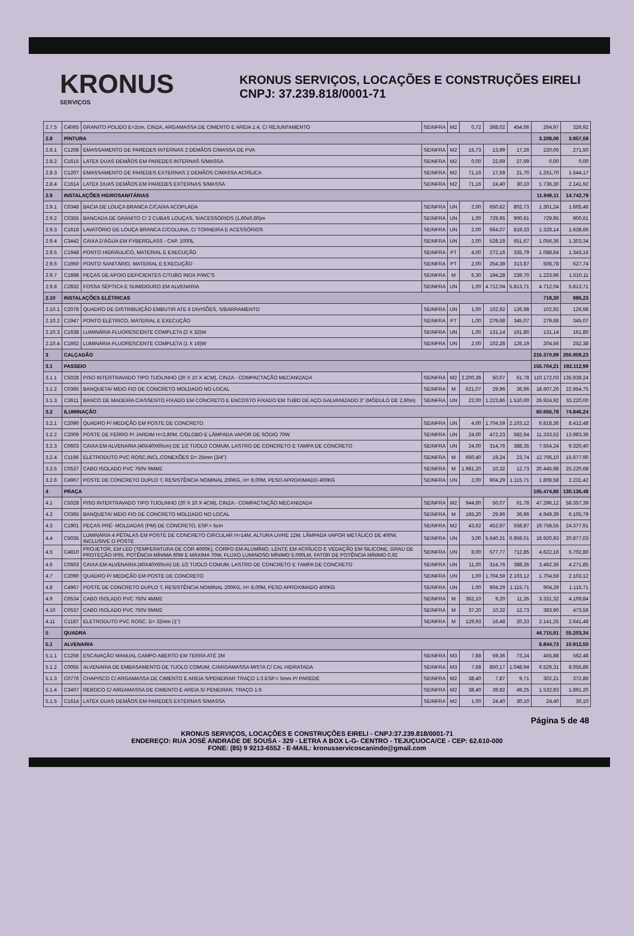KRONUS
SERVIÇOS
KRONUS SERVIÇOS, LOCAÇÕES E CONSTRUÇÕES EIRELI
CNPJ: 37.239.818/0001-71
| 2.7.5 | C4065 | GRANITO POLIDO E=2cm, CINZA, ARGAMASSA DE CIMENTO E AREIA 1:4, C/ REJUNTAMENTO | SEINFRA | M2 | 0,72 | 368,02 | 454,06 | 264,97 | 326,92 |
| 2.8 | PINTURA | | | | | | | 3.208,06 | 3.957,59 |
| 2.8.1 | C1208 | EMASSAMENTO DE PAREDES INTERNAS 2 DEMÃOS C/MASSA DE PVA | SEINFRA | M2 | 15,73 | 13,99 | 17,26 | 220,06 | 271,50 |
| 2.8.2 | C1615 | LATEX DUAS DEMÃOS EM PAREDES INTERNAS S/MASSA | SEINFRA | M2 | 0,00 | 22,69 | 27,99 | 0,00 | 0,00 |
| 2.8.3 | C1207 | EMASSAMENTO DE PAREDES EXTERNAS 2 DEMÃOS C/MASSA ACRÍLICA | SEINFRA | M2 | 71,16 | 17,59 | 21,70 | 1.251,70 | 1.544,17 |
| 2.8.4 | C1614 | LATEX DUAS DEMÃOS EM PAREDES EXTERNAS S/MASSA | SEINFRA | M2 | 71,16 | 24,40 | 30,10 | 1.736,30 | 2.141,92 |
| 2.9 | INSTALAÇÕES HIDROSANITÁRIAS | | | | | | | 11.949,11 | 14.742,79 |
| 2.9.1 | C0348 | BACIA DE LOUÇA BRANCA C/CAIXA ACOPLADA | SEINFRA | UN | 2,00 | 650,62 | 802,73 | 1.301,24 | 1.605,46 |
| 2.9.2 | C0355 | BANCADA DE GRANITO C/ 2 CUBAS LOUÇAS, S/ACESSÓRIOS (1,60x0,60)m | SEINFRA | UN | 1,00 | 729,95 | 900,61 | 729,95 | 900,61 |
| 2.9.3 | C1618 | LAVATÓRIO DE LOUÇA BRANCA C/COLUNA, C/ TORNEIRA E ACESSÓRIOS | SEINFRA | UN | 2,00 | 664,07 | 819,33 | 1.328,14 | 1.638,66 |
| 2.9.4 | C3442 | CAIXA D'ÁGUA EM FYBERGLASS - CAP. 1000L | SEINFRA | UN | 2,00 | 528,18 | 651,67 | 1.056,36 | 1.303,34 |
| 2.9.5 | C1948 | PONTO HIDRÁULICO, MATERIAL E EXECUÇÃO | SEINFRA | PT | 4,00 | 272,16 | 335,79 | 1.088,64 | 1.343,16 |
| 2.9.6 | C1950 | PONTO SANITÁRIO, MATERIAL E EXECUÇÃO | SEINFRA | PT | 2,00 | 254,39 | 313,87 | 508,78 | 627,74 |
| 2.9.7 | C1898 | PEÇAS DE APOIO DEFICIENTES C/TUBO INOX P/WC'S | SEINFRA | M | 6,30 | 194,28 | 239,70 | 1.223,96 | 1.510,11 |
| 2.9.8 | C2832 | FOSSA SÉPTICA E SUMIDOURO EM ALVENARIA | SEINFRA | UN | 1,00 | 4.712,04 | 5.813,71 | 4.712,04 | 5.813,71 |
| 2.10 | INSTALAÇÕES ELÉTRICAS | | | | | | | 718,30 | 886,23 |
| 2.10.1 | C2078 | QUADRO DE DISTRIBUIÇÃO EMBUTIR ATE 6 DIVISÕES, S/BARRAMENTO | SEINFRA | UN | 1,00 | 102,92 | 126,98 | 102,92 | 126,98 |
| 2.10.2 | C1947 | PONTO ELÉTRICO, MATERIAL E EXECUÇÃO | SEINFRA | PT | 1,00 | 279,68 | 345,07 | 279,68 | 345,07 |
| 2.10.3 | C1638 | LUMINÁRIA FLUORESCENTE COMPLETA (2 X 32)W | SEINFRA | UN | 1,00 | 131,14 | 161,80 | 131,14 | 161,80 |
| 2.10.4 | C1662 | LUMINÁRIA FLUORESCENTE COMPLETA (1 X 16)W | SEINFRA | UN | 2,00 | 102,28 | 126,19 | 204,56 | 252,38 |
| 3 | CALÇADÃO | | | | | | | 216.370,99 | 266.959,23 |
| 3.1 | PASSEIO | | | | | | | 155.704,21 | 192.112,99 |
| 3.1.1 | C5028 | PISO INTERTRAVADO TIPO TIJOLINHO (20 X 10 X 4CM), CINZA - COMPACTAÇÃO MECANIZADA | SEINFRA | M2 | 2.200,36 | 50,07 | 61,78 | 110.172,03 | 135.938,24 |
| 3.1.2 | C0365 | BANQUETA/ MEIO FIO DE CONCRETO MOLDADO NO LOCAL | SEINFRA | M | 621,07 | 29,96 | 36,96 | 18.607,26 | 22.954,75 |
| 3.1.3 | C3611 | BANCO DE MADEIRA C/ASSENTO FIXADO EM CONCRETO E ENCOSTO FIXADO EM TUBO DE AÇO GALVANIZADO 3" (MÓDULO DE 2,60m) | SEINFRA | UN | 22,00 | 1.223,86 | 1.510,00 | 26.924,92 | 33.220,00 |
| 3.2 | ILUMINAÇÃO | | | | | | | 60.666,78 | 74.846,24 |
| 3.2.1 | C2090 | QUADRO P/ MEDIÇÃO EM POSTE DE CONCRETO | SEINFRA | UN | 4,00 | 1.704,59 | 2.103,12 | 6.818,36 | 8.412,48 |
| 3.2.2 | C2009 | POSTE DE FERRO P/ JARDIM H=2,80M, C/GLOBO E LÂMPADA VAPOR DE SÓDIO 70W | SEINFRA | UN | 24,00 | 472,23 | 582,64 | 11.333,52 | 13.983,36 |
| 3.2.3 | C0603 | CAIXA EM ALVENARIA (40X40X60cm) DE 1/2 TIJOLO COMUM, LASTRO DE CONCRETO E TAMPA DE CONCRETO | SEINFRA | UN | 24,00 | 314,76 | 388,35 | 7.554,24 | 9.320,40 |
| 3.2.4 | C1196 | ELETRODUTO PVC ROSC.INCL.CONEXÕES D= 25mm (3/4") | SEINFRA | M | 660,40 | 19,24 | 23,74 | 12.706,10 | 15.677,90 |
| 3.2.5 | C0537 | CABO ISOLADO PVC 750V 6MM2 | SEINFRA | M | 1.981,20 | 10,32 | 12,73 | 20.445,98 | 25.220,68 |
| 3.2.6 | C4967 | POSTE DE CONCRETO DUPLO T, RESISTÊNCIA NOMINAL 200KG, H= 8,00M, PESO APROXIMADO 400KG | SEINFRA | UN | 2,00 | 904,29 | 1.115,71 | 1.808,58 | 2.231,42 |
| 4 | PRAÇA | | | | | | | 105.474,86 | 130.136,48 |
| 4.1 | C5028 | PISO INTERTRAVADO TIPO TIJOLINHO (20 X 10 X 4CM), CINZA - COMPACTAÇÃO MECANIZADA | SEINFRA | M2 | 944,60 | 50,07 | 61,78 | 47.296,12 | 58.357,39 |
| 4.2 | C0365 | BANQUETA/ MEIO FIO DE CONCRETO MOLDADO NO LOCAL | SEINFRA | M | 165,20 | 29,96 | 36,96 | 4.949,39 | 6.105,79 |
| 4.3 | C1901 | PEÇAS PRÉ- MOLDADAS (PM) DE CONCRETO, ESP.= 5cm | SEINFRA | M2 | 43,62 | 452,97 | 558,87 | 19.758,55 | 24.377,91 |
| 4.4 | C5035 | LUMINÁRIA 4 PÉTALAS EM POSTE DE CONCRETO CIRCULAR H=14M, ALTURA LIVRE 12M, LÂMPADA VAPOR METÁLICO DE 400W, INCLUSIVE O POSTE | SEINFRA | UN | 3,00 | 5.640,31 | 6.959,01 | 16.920,93 | 20.877,03 |
| 4.5 | C4810 | PROJETOR, EM LED (TEMPERATURA DE COR 4000K), CORPO EM ALUMÍNIO, LENTE EM ACRÍLICO E VEDAÇÃO EM SILICONE, GRAU DE PROTEÇÃO IP65, POTÊNCIA MÍNIMA 60W E MÁXIMA 70W, FLUXO LUMINOSO MÍNIMO 5.000LM, FATOR DE POTÊNCIA MÍNIMO 0,92 | SEINFRA | UN | 8,00 | 577,77 | 712,85 | 4.622,16 | 5.702,80 |
| 4.6 | C0603 | CAIXA EM ALVENARIA (40X40X60cm) DE 1/2 TIJOLO COMUM, LASTRO DE CONCRETO E TAMPA DE CONCRETO | SEINFRA | UN | 11,00 | 314,76 | 388,35 | 3.462,36 | 4.271,85 |
| 4.7 | C2090 | QUADRO P/ MEDIÇÃO EM POSTE DE CONCRETO | SEINFRA | UN | 1,00 | 1.704,59 | 2.103,12 | 1.704,59 | 2.103,12 |
| 4.8 | C4967 | POSTE DE CONCRETO DUPLO T, RESISTÊNCIA NOMINAL 200KG, H= 8,00M, PESO APROXIMADO 400KG | SEINFRA | UN | 1,00 | 904,29 | 1.115,71 | 904,29 | 1.115,71 |
| 4.9 | C0534 | CABO ISOLADO PVC 750V 4MM2 | SEINFRA | M | 362,10 | 9,20 | 11,35 | 3.331,32 | 4.109,84 |
| 4.10 | C0537 | CABO ISOLADO PVC 750V 6MM2 | SEINFRA | M | 37,20 | 10,32 | 12,73 | 383,90 | 473,56 |
| 4.11 | C1187 | ELETRODUTO PVC ROSC. D= 32mm (1") | SEINFRA | M | 129,93 | 16,48 | 20,33 | 2.141,25 | 2.641,48 |
| 5 | QUADRA | | | | | | | 44.715,61 | 55.203,34 |
| 5.1 | ALVENARIA | | | | | | | 8.844,73 | 10.912,50 |
| 5.1.1 | C1256 | ESCAVAÇÃO MANUAL CAMPO ABERTO EM TERRA ATÉ 2M | SEINFRA | M3 | 7,68 | 59,36 | 73,24 | 455,88 | 562,48 |
| 5.1.2 | C0055 | ALVENARIA DE EMBASAMENTO DE TIJOLO COMUM, C/ARGAMASSA MISTA C/ CAL HIDRATADA | SEINFRA | M3 | 7,68 | 850,17 | 1.048,94 | 6.529,31 | 8.055,86 |
| 5.1.3 | C0776 | CHAPISCO C/ ARGAMASSA DE CIMENTO E AREIA S/PENEIRAR TRAÇO 1:3 ESP.= 5mm P/ PAREDE | SEINFRA | M2 | 38,40 | 7,87 | 9,71 | 302,21 | 372,86 |
| 5.1.4 | C3407 | REBOCO C/ ARGAMASSA DE CIMENTO E AREIA S/ PENEIRAR, TRAÇO 1:6 | SEINFRA | M2 | 38,40 | 39,92 | 49,25 | 1.532,93 | 1.891,20 |
| 5.1.5 | C1614 | LATEX DUAS DEMÃOS EM PAREDES EXTERNAS S/MASSA | SEINFRA | M2 | 1,00 | 24,40 | 30,10 | 24,40 | 30,10 |
Página 5 de 48
KRONUS SERVIÇOS, LOCAÇÕES E CONSTRUÇÕES EIRELI - CNPJ:37.239.818/0001-71
ENDEREÇO: RUA JOSÉ ANDRADE DE SOUSA - 329 - LETRA A BOX L-G- CENTRO - TEJUÇUOCA/CE - CEP: 62.610-000
FONE: (85) 9 9213-6552 - E-MAIL: kronusservicoscanindo@gmail.com